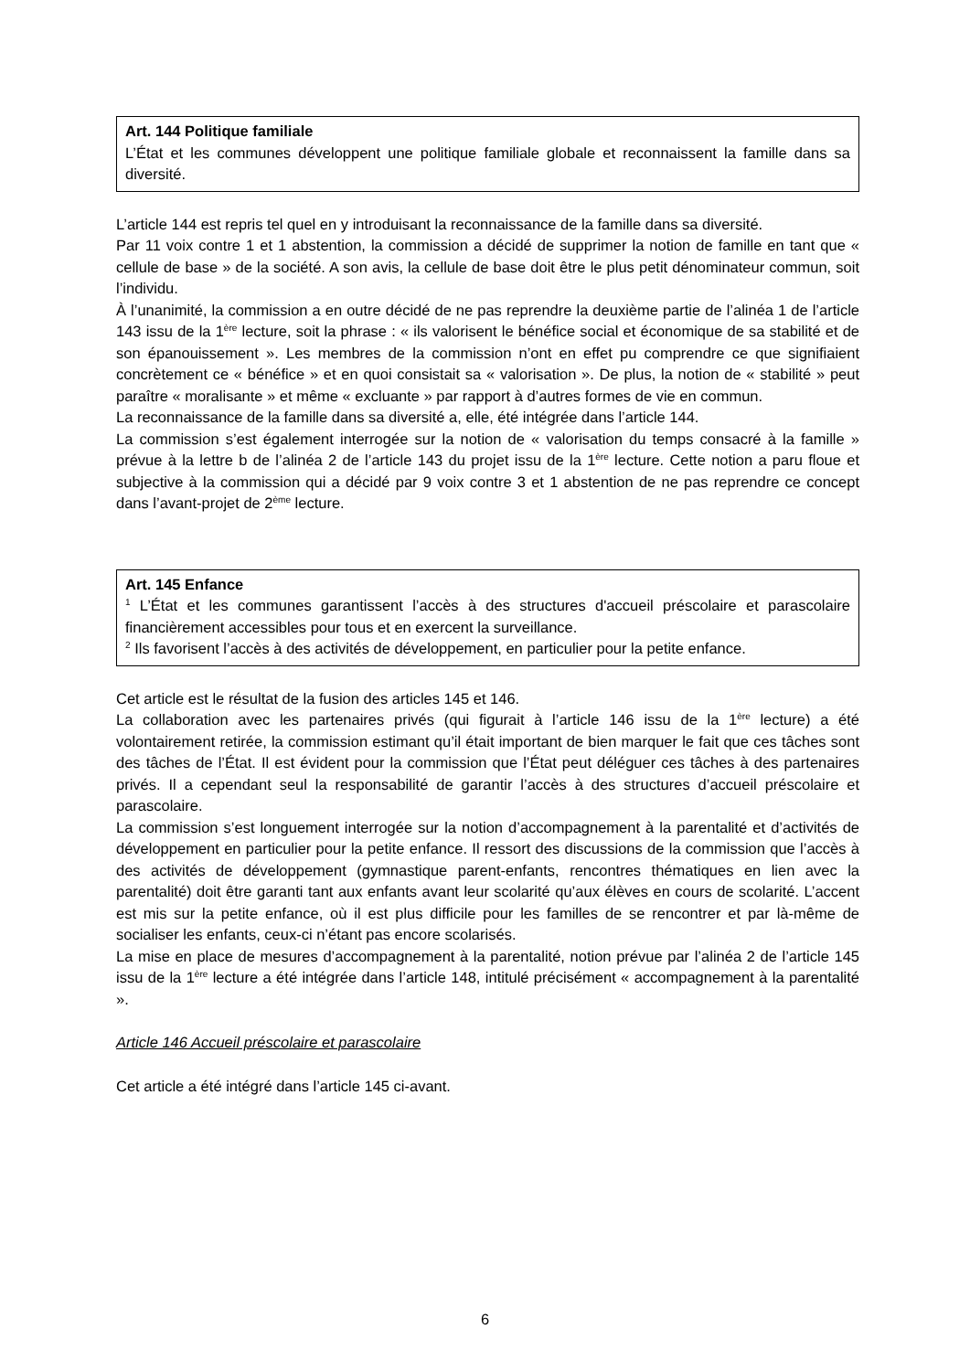Art. 144 Politique familiale
L’État et les communes développent une politique familiale globale et reconnaissent la famille dans sa diversité.
L’article 144 est repris tel quel en y introduisant la reconnaissance de la famille dans sa diversité.
Par 11 voix contre 1 et 1 abstention, la commission a décidé de supprimer la notion de famille en tant que « cellule de base » de la société. A son avis, la cellule de base doit être le plus petit dénominateur commun, soit l’individu.
À l’unanimité, la commission a en outre décidé de ne pas reprendre la deuxième partie de l’alinéa 1 de l’article 143 issu de la 1<sup>ère</sup> lecture, soit la phrase : « ils valorisent le bénéfice social et économique de sa stabilité et de son épanouissement ». Les membres de la commission n’ont en effet pu comprendre ce que signifiaient concrètement ce « bénéfice » et en quoi consistait sa « valorisation ». De plus, la notion de « stabilité » peut paraître « moralisante » et même « excluante » par rapport à d’autres formes de vie en commun.
La reconnaissance de la famille dans sa diversité a, elle, été intégrée dans l’article 144.
La commission s’est également interrogée sur la notion de « valorisation du temps consacré à la famille » prévue à la lettre b de l’alinéa 2 de l’article 143 du projet issu de la 1<sup>ère</sup> lecture. Cette notion a paru floue et subjective à la commission qui a décidé par 9 voix contre 3 et 1 abstention de ne pas reprendre ce concept dans l’avant-projet de 2<sup>ème</sup> lecture.
Art. 145 Enfance
<sup>1</sup> L’État et les communes garantissent l’accès à des structures d'accueil préscolaire et parascolaire financièrement accessibles pour tous et en exercent la surveillance.
<sup>2</sup> Ils favorisent l’accès à des activités de développement, en particulier pour la petite enfance.
Cet article est le résultat de la fusion des articles 145 et 146.
La collaboration avec les partenaires privés (qui figurait à l’article 146 issu de la 1<sup>ère</sup> lecture) a été volontairement retirée, la commission estimant qu’il était important de bien marquer le fait que ces tâches sont des tâches de l’État. Il est évident pour la commission que l’État peut déléguer ces tâches à des partenaires privés. Il a cependant seul la responsabilité de garantir l’accès à des structures d’accueil préscolaire et parascolaire.
La commission s’est longuement interrogée sur la notion d’accompagnement à la parentalité et d’activités de développement en particulier pour la petite enfance. Il ressort des discussions de la commission que l’accès à des activités de développement (gymnastique parent-enfants, rencontres thématiques en lien avec la parentalité) doit être garanti tant aux enfants avant leur scolarité qu’aux élèves en cours de scolarité. L’accent est mis sur la petite enfance, où il est plus difficile pour les familles de se rencontrer et par là-même de socialiser les enfants, ceux-ci n’étant pas encore scolarisés.
La mise en place de mesures d’accompagnement à la parentalité, notion prévue par l’alinéa 2 de l’article 145 issu de la 1<sup>ère</sup> lecture a été intégrée dans l’article 148, intitulé précisément « accompagnement à la parentalité ».
Article 146 Accueil préscolaire et parascolaire
Cet article a été intégré dans l’article 145 ci-avant.
6